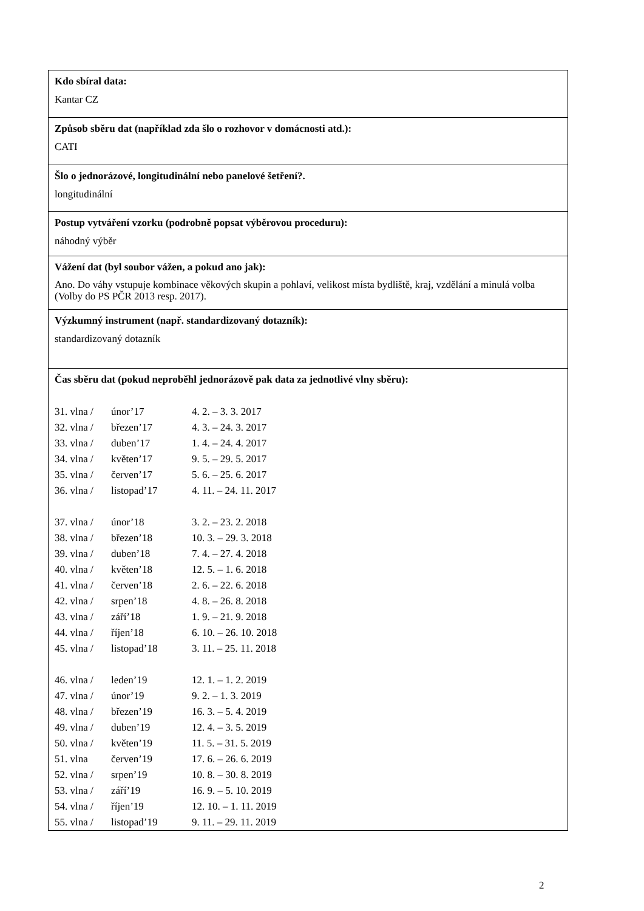Kdo sbíral data:
Kantar CZ
Způsob sběru dat (například zda šlo o rozhovor v domácnosti atd.):
CATI
Šlo o jednorázové, longitudinální nebo panelové šetření?.
longitudinální
Postup vytváření vzorku (podrobně popsat výběrovou proceduru):
náhodný výběr
Vážení dat (byl soubor vážen, a pokud ano jak):
Ano. Do váhy vstupuje kombinace věkových skupin a pohlaví, velikost místa bydliště, kraj, vzdělání a minulá volba (Volby do PS PČR 2013 resp. 2017).
Výzkumný instrument (např. standardizovaný dotazník):
standardizovaný dotazník
Čas sběru dat (pokud neproběhl jednorázově pak data za jednotlivé vlny sběru):
| 31. vlna / | únor’17 | 4. 2. – 3. 3. 2017 |
| 32. vlna / | březen’17 | 4. 3. – 24. 3. 2017 |
| 33. vlna / | duben’17 | 1. 4. – 24. 4. 2017 |
| 34. vlna / | květen’17 | 9. 5. – 29. 5. 2017 |
| 35. vlna / | červen’17 | 5. 6. – 25. 6. 2017 |
| 36. vlna / | listopad’17 | 4. 11. – 24. 11. 2017 |
| 37. vlna / | únor’18 | 3. 2. – 23. 2. 2018 |
| 38. vlna / | březen’18 | 10. 3. – 29. 3. 2018 |
| 39. vlna / | duben’18 | 7. 4. – 27. 4. 2018 |
| 40. vlna / | květen’18 | 12. 5. – 1. 6. 2018 |
| 41. vlna / | červen’18 | 2. 6. – 22. 6. 2018 |
| 42. vlna / | srpen’18 | 4. 8. – 26. 8. 2018 |
| 43. vlna / | září’18 | 1. 9. – 21. 9. 2018 |
| 44. vlna / | říjen’18 | 6. 10. – 26. 10. 2018 |
| 45. vlna / | listopad’18 | 3. 11. – 25. 11. 2018 |
| 46. vlna / | leden’19 | 12. 1. – 1. 2. 2019 |
| 47. vlna / | únor’19 | 9. 2. – 1. 3. 2019 |
| 48. vlna / | březen’19 | 16. 3. – 5. 4. 2019 |
| 49. vlna / | duben’19 | 12. 4. – 3. 5. 2019 |
| 50. vlna / | květen’19 | 11. 5. – 31. 5. 2019 |
| 51. vlna | červen’19 | 17. 6. – 26. 6. 2019 |
| 52. vlna / | srpen’19 | 10. 8. – 30. 8. 2019 |
| 53. vlna / | září’19 | 16. 9. – 5. 10. 2019 |
| 54. vlna / | říjen’19 | 12. 10. – 1. 11. 2019 |
| 55. vlna / | listopad’19 | 9. 11. – 29. 11. 2019 |
2